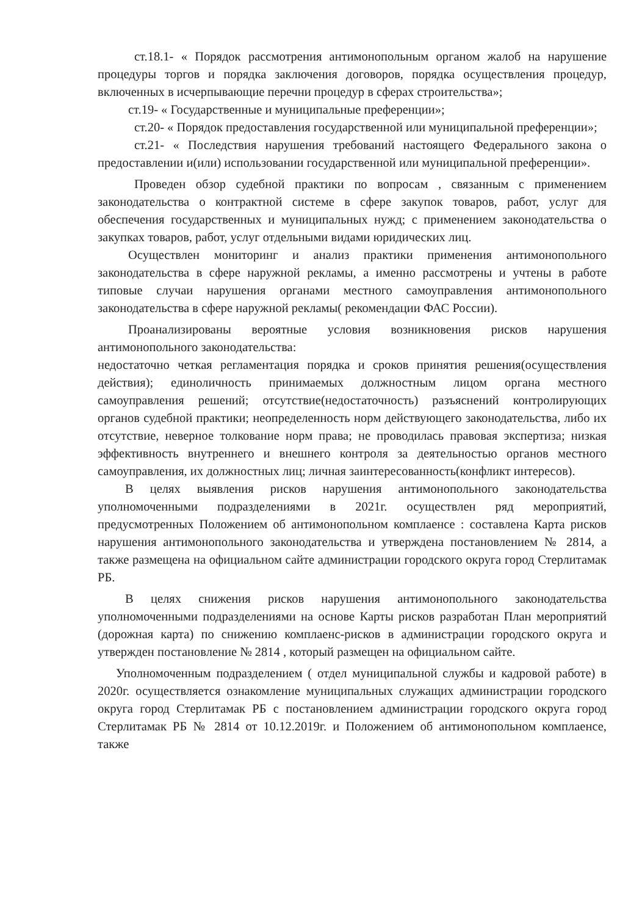ст.18.1- « Порядок рассмотрения антимонопольным органом жалоб на нарушение процедуры торгов и порядка заключения договоров, порядка осуществления процедур, включенных в исчерпывающие перечни процедур в сферах строительства»;
ст.19- « Государственные и муниципальные преференции»;
ст.20- « Порядок предоставления государственной или муниципальной преференции»;
ст.21- « Последствия нарушения требований настоящего Федерального закона о предоставлении и(или) использовании государственной или муниципальной преференции».
Проведен обзор судебной практики по вопросам , связанным с применением законодательства о контрактной системе в сфере закупок товаров, работ, услуг для обеспечения государственных и муниципальных нужд; с применением законодательства о закупках товаров, работ, услуг отдельными видами юридических лиц.
Осуществлен мониторинг и анализ практики применения антимонопольного законодательства в сфере наружной рекламы, а именно рассмотрены и учтены в работе типовые случаи нарушения органами местного самоуправления антимонопольного законодательства в сфере наружной рекламы( рекомендации ФАС России).
Проанализированы вероятные условия возникновения рисков нарушения антимонопольного законодательства:
недостаточно четкая регламентация порядка и сроков принятия решения(осуществления действия); единоличность принимаемых должностным лицом органа местного самоуправления решений; отсутствие(недостаточность) разъяснений контролирующих органов судебной практики; неопределенность норм действующего законодательства, либо их отсутствие, неверное толкование норм права; не проводилась правовая экспертиза; низкая эффективность внутреннего и внешнего контроля за деятельностью органов местного самоуправления, их должностных лиц; личная заинтересованность(конфликт интересов).
В целях выявления рисков нарушения антимонопольного законодательства уполномоченными подразделениями в 2021г. осуществлен ряд мероприятий, предусмотренных Положением об антимонопольном комплаенсе : составлена Карта рисков нарушения антимонопольного законодательства и утверждена постановлением № 2814, а также размещена на официальном сайте администрации городского округа город Стерлитамак РБ.
В целях снижения рисков нарушения антимонопольного законодательства уполномоченными подразделениями на основе Карты рисков разработан План мероприятий (дорожная карта) по снижению комплаенс-рисков в администрации городского округа и утвержден постановление № 2814 , который размещен на официальном сайте.
Уполномоченным подразделением ( отдел муниципальной службы и кадровой работе) в 2020г. осуществляется ознакомление муниципальных служащих администрации городского округа город Стерлитамак РБ с постановлением администрации городского округа город Стерлитамак РБ № 2814 от 10.12.2019г. и Положением об антимонопольном комплаенсе, также